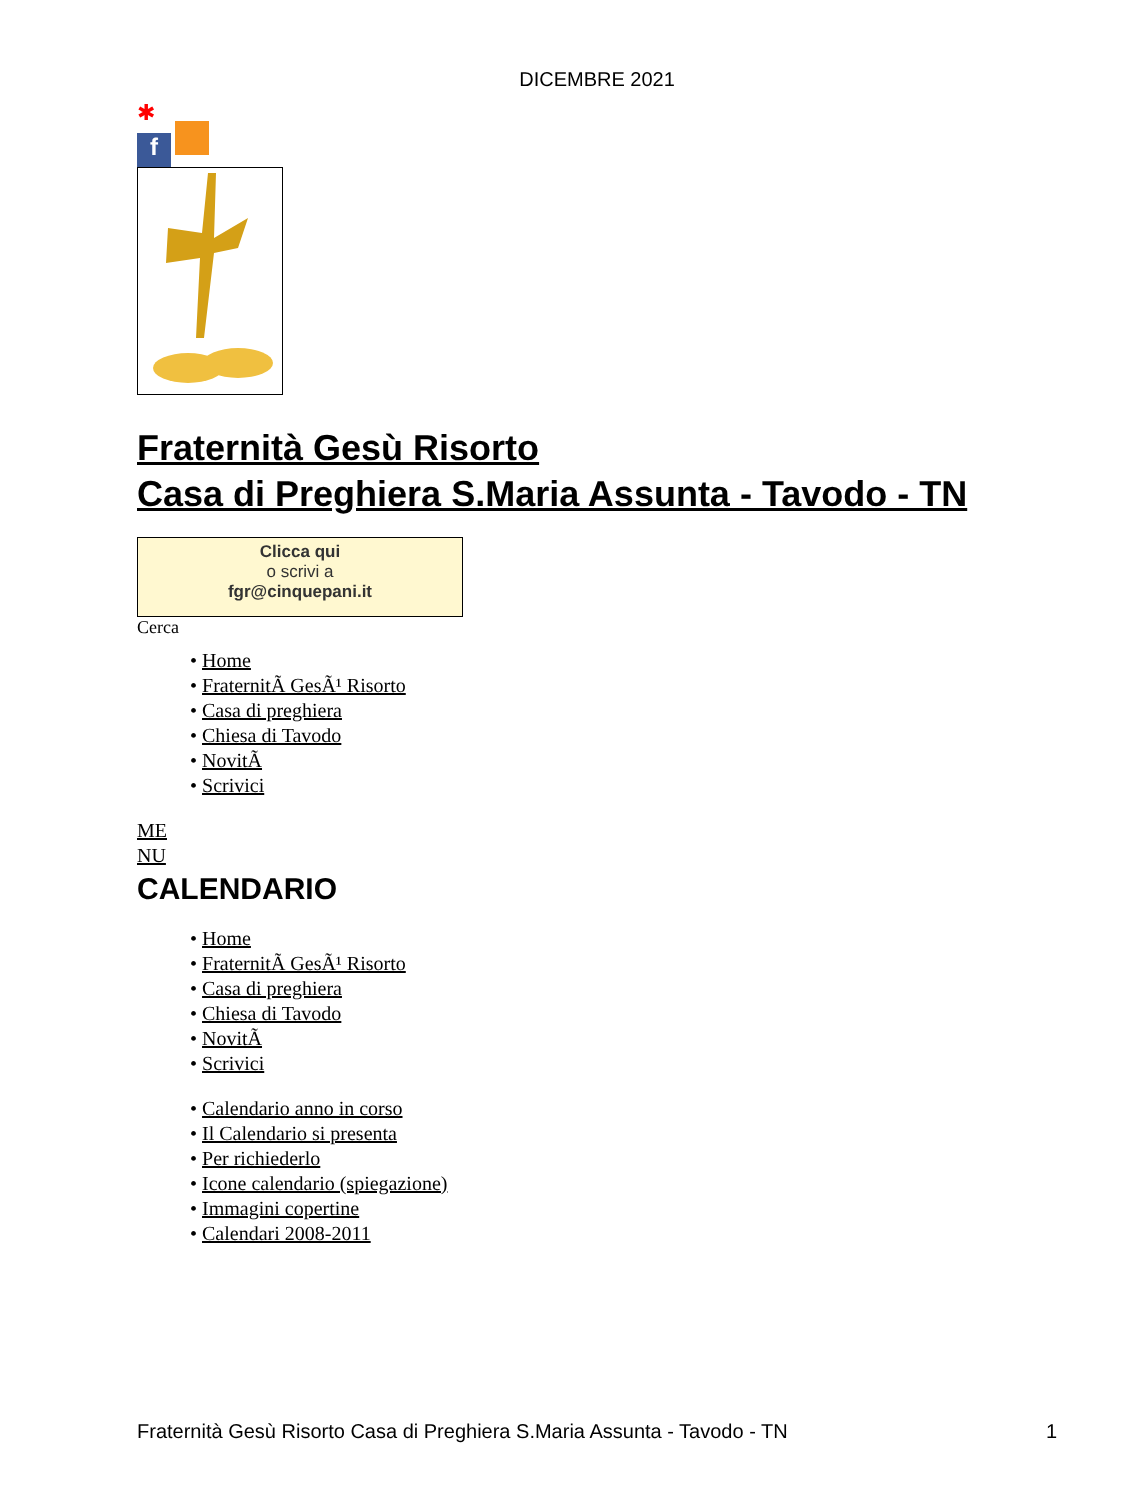DICEMBRE 2021
✱
f
Fraternità Gesù Risorto
Casa di Preghiera S.Maria Assunta - Tavodo - TN
Clicca qui
o scrivi a
fgr@cinquepani.it
Cerca
• Home
• FraternitÃ GesÃ¹ Risorto
• Casa di preghiera
• Chiesa di Tavodo
• NovitÃ
• Scrivici
ME
NU
CALENDARIO
• Home
• FraternitÃ GesÃ¹ Risorto
• Casa di preghiera
• Chiesa di Tavodo
• NovitÃ
• Scrivici
• Calendario anno in corso
• Il Calendario si presenta
• Per richiederlo
• Icone calendario (spiegazione)
• Immagini copertine
• Calendari 2008-2011
Fraternità Gesù Risorto Casa di Preghiera S.Maria Assunta - Tavodo - TN 1